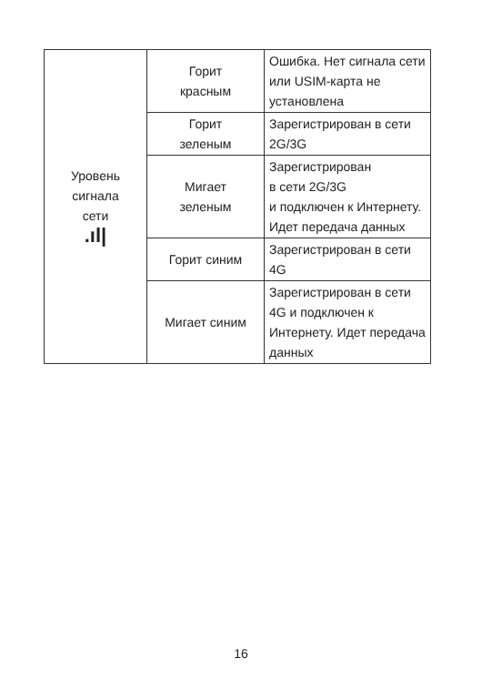| Уровень сигнала сети .ıl/ | Горит красным | Ошибка. Нет сигнала сети или USIM-карта не установлена |
| | Горит зеленым | Зарегистрирован в сети 2G/3G |
| | Мигает зеленым | Зарегистрирован в сети 2G/3G и подключен к Интернету. Идет передача данных |
| | Горит синим | Зарегистрирован в сети 4G |
| | Мигает синим | Зарегистрирован в сети 4G и подключен к Интернету. Идет передача данных |
16